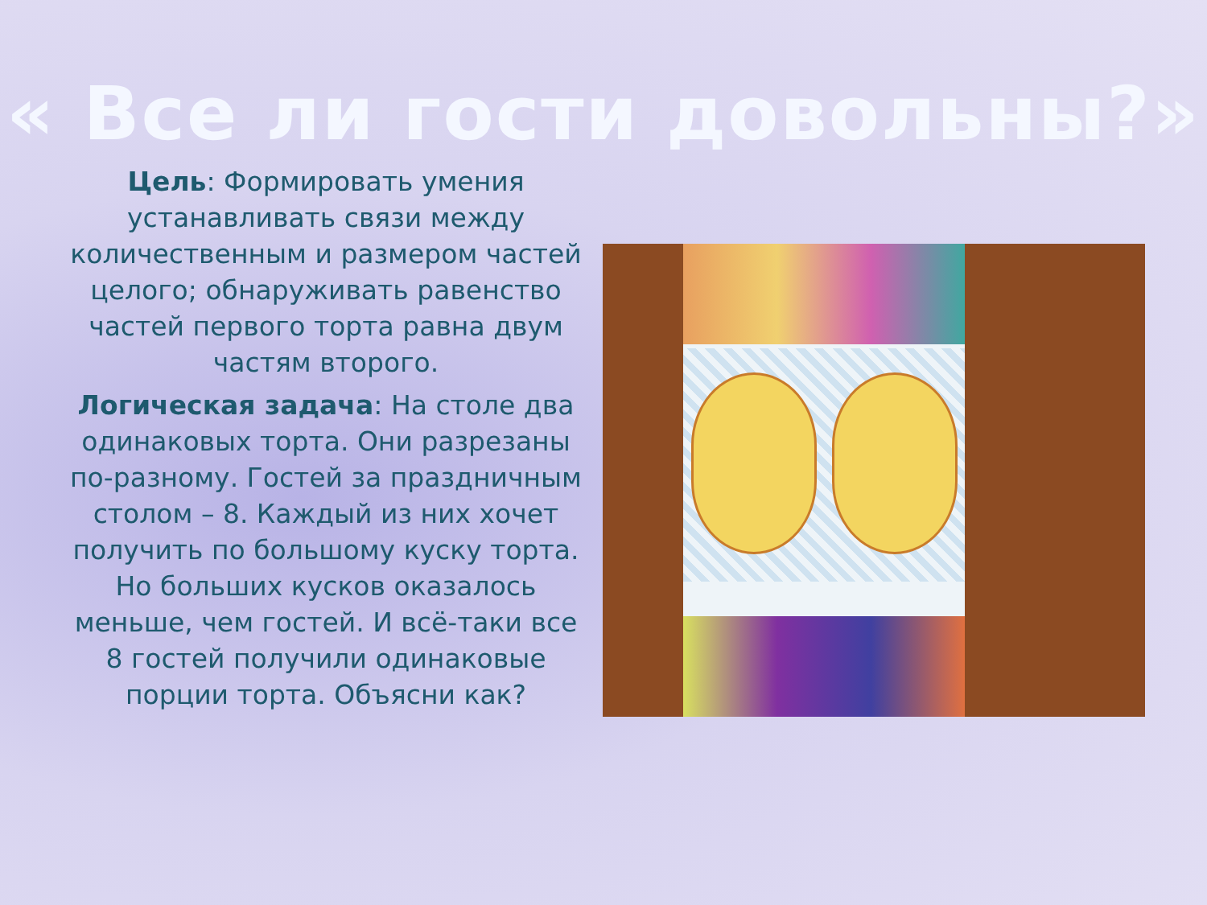« Все ли гости довольны?»
Цель: Формировать умения устанавливать связи между количественным и размером частей целого; обнаруживать равенство частей первого торта равна двум частям второго.
Логическая задача: На столе два одинаковых торта. Они разрезаны по-разному. Гостей за праздничным столом – 8. Каждый из них хочет получить по большому куску торта. Но больших кусков оказалось меньше, чем гостей. И всё-таки все 8 гостей получили одинаковые порции торта. Объясни как?